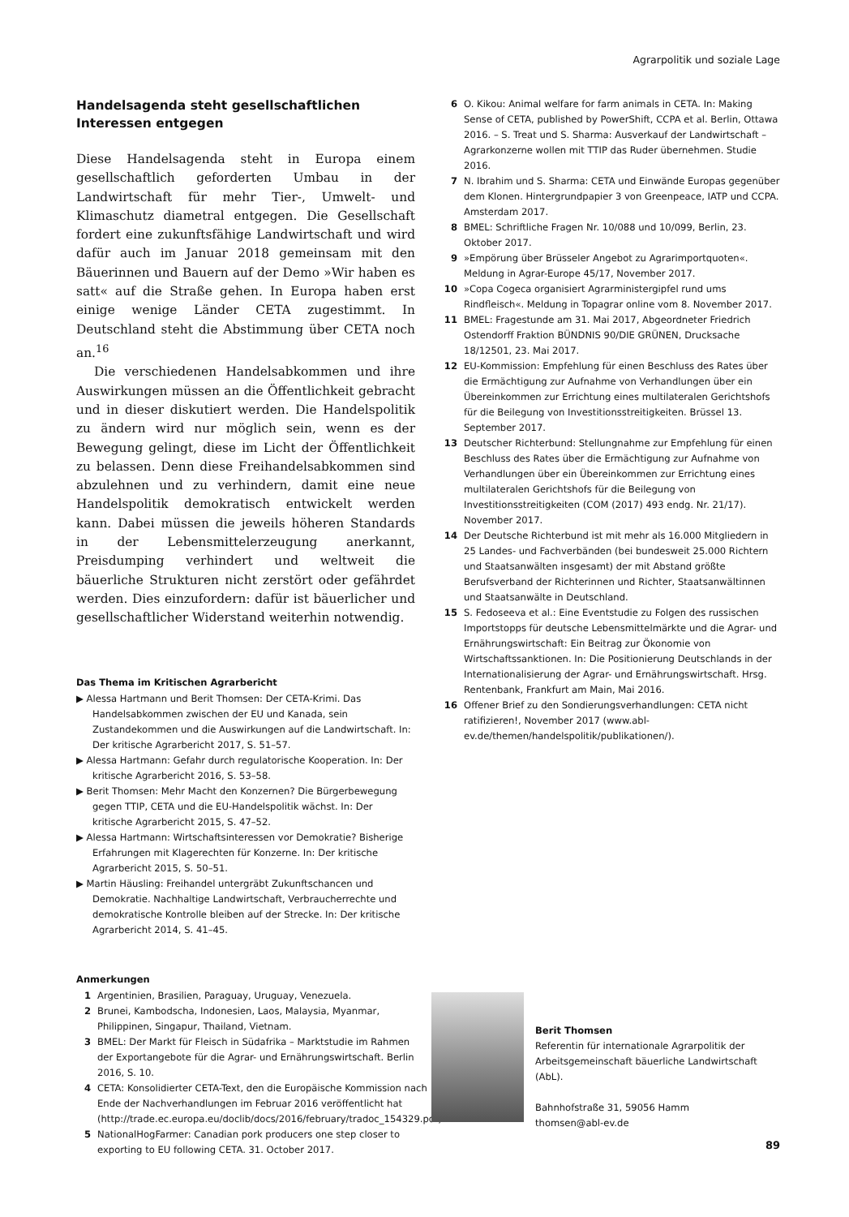Agrarpolitik und soziale Lage
Handelsagenda steht gesellschaftlichen Interessen entgegen
Diese Handelsagenda steht in Europa einem gesellschaftlich geforderten Umbau in der Landwirtschaft für mehr Tier-, Umwelt- und Klimaschutz diametral entgegen. Die Gesellschaft fordert eine zukunftsfähige Landwirtschaft und wird dafür auch im Januar 2018 gemeinsam mit den Bäuerinnen und Bauern auf der Demo »Wir haben es satt« auf die Straße gehen. In Europa haben erst einige wenige Länder CETA zugestimmt. In Deutschland steht die Abstimmung über CETA noch an.<sup>16</sup>
Die verschiedenen Handelsabkommen und ihre Auswirkungen müssen an die Öffentlichkeit gebracht und in dieser diskutiert werden. Die Handelspolitik zu ändern wird nur möglich sein, wenn es der Bewegung gelingt, diese im Licht der Öffentlichkeit zu belassen. Denn diese Freihandelsabkommen sind abzulehnen und zu verhindern, damit eine neue Handelspolitik demokratisch entwickelt werden kann. Dabei müssen die jeweils höheren Standards in der Lebensmittelerzeugung anerkannt, Preisdumping verhindert und weltweit die bäuerliche Strukturen nicht zerstört oder gefährdet werden. Dies einzufordern: dafür ist bäuerlicher und gesellschaftlicher Widerstand weiterhin notwendig.
Das Thema im Kritischen Agrarbericht
▶ Alessa Hartmann und Berit Thomsen: Der CETA-Krimi. Das Handelsabkommen zwischen der EU und Kanada, sein Zustandekommen und die Auswirkungen auf die Landwirtschaft. In: Der kritische Agrarbericht 2017, S. 51–57.
▶ Alessa Hartmann: Gefahr durch regulatorische Kooperation. In: Der kritische Agrarbericht 2016, S. 53–58.
▶ Berit Thomsen: Mehr Macht den Konzernen? Die Bürgerbewegung gegen TTIP, CETA und die EU-Handelspolitik wächst. In: Der kritische Agrarbericht 2015, S. 47–52.
▶ Alessa Hartmann: Wirtschaftsinteressen vor Demokratie? Bisherige Erfahrungen mit Klagerechten für Konzerne. In: Der kritische Agrarbericht 2015, S. 50–51.
▶ Martin Häusling: Freihandel untergräbt Zukunftschancen und Demokratie. Nachhaltige Landwirtschaft, Verbraucherrechte und demokratische Kontrolle bleiben auf der Strecke. In: Der kritische Agrarbericht 2014, S. 41–45.
Anmerkungen
1 Argentinien, Brasilien, Paraguay, Uruguay, Venezuela.
2 Brunei, Kambodscha, Indonesien, Laos, Malaysia, Myanmar, Philippinen, Singapur, Thailand, Vietnam.
3 BMEL: Der Markt für Fleisch in Südafrika – Marktstudie im Rahmen der Exportangebote für die Agrar- und Ernährungswirtschaft. Berlin 2016, S. 10.
4 CETA: Konsolidierter CETA-Text, den die Europäische Kommission nach Ende der Nachverhandlungen im Februar 2016 veröffentlicht hat (http://trade.ec.europa.eu/doclib/docs/2016/february/tradoc_154329.pdf).
5 NationalHogFarmer: Canadian pork producers one step closer to exporting to EU following CETA. 31. October 2017.
6 O. Kikou: Animal welfare for farm animals in CETA. In: Making Sense of CETA, published by PowerShift, CCPA et al. Berlin, Ottawa 2016. – S. Treat und S. Sharma: Ausverkauf der Landwirtschaft – Agrarkonzerne wollen mit TTIP das Ruder übernehmen. Studie 2016.
7 N. Ibrahim und S. Sharma: CETA und Einwände Europas gegenüber dem Klonen. Hintergrundpapier 3 von Greenpeace, IATP und CCPA. Amsterdam 2017.
8 BMEL: Schriftliche Fragen Nr. 10/088 und 10/099, Berlin, 23. Oktober 2017.
9 »Empörung über Brüsseler Angebot zu Agrarimportquoten«. Meldung in Agrar-Europe 45/17, November 2017.
10 »Copa Cogeca organisiert Agrarministergipfel rund ums Rindfleisch«. Meldung in Topagrar online vom 8. November 2017.
11 BMEL: Fragestunde am 31. Mai 2017, Abgeordneter Friedrich Ostendorff Fraktion BÜNDNIS 90/DIE GRÜNEN, Drucksache 18/12501, 23. Mai 2017.
12 EU-Kommission: Empfehlung für einen Beschluss des Rates über die Ermächtigung zur Aufnahme von Verhandlungen über ein Übereinkommen zur Errichtung eines multilateralen Gerichtshofs für die Beilegung von Investitionsstreitigkeiten. Brüssel 13. September 2017.
13 Deutscher Richterbund: Stellungnahme zur Empfehlung für einen Beschluss des Rates über die Ermächtigung zur Aufnahme von Verhandlungen über ein Übereinkommen zur Errichtung eines multilateralen Gerichtshofs für die Beilegung von Investitionsstreitigkeiten (COM (2017) 493 endg. Nr. 21/17). November 2017.
14 Der Deutsche Richterbund ist mit mehr als 16.000 Mitgliedern in 25 Landes- und Fachverbänden (bei bundesweit 25.000 Richtern und Staatsanwälten insgesamt) der mit Abstand größte Berufsverband der Richterinnen und Richter, Staatsanwältinnen und Staatsanwälte in Deutschland.
15 S. Fedoseeva et al.: Eine Eventstudie zu Folgen des russischen Importstopps für deutsche Lebensmittelmärkte und die Agrar- und Ernährungswirtschaft: Ein Beitrag zur Ökonomie von Wirtschaftssanktionen. In: Die Positionierung Deutschlands in der Internationalisierung der Agrar- und Ernährungswirtschaft. Hrsg. Rentenbank, Frankfurt am Main, Mai 2016.
16 Offener Brief zu den Sondierungsverhandlungen: CETA nicht ratifizieren!, November 2017 (www.abl-ev.de/themen/handelspolitik/publikationen/).
Berit Thomsen
Referentin für internationale Agrarpolitik der Arbeitsgemeinschaft bäuerliche Landwirtschaft (AbL).
Bahnhofstraße 31, 59056 Hamm
thomsen@abl-ev.de
89